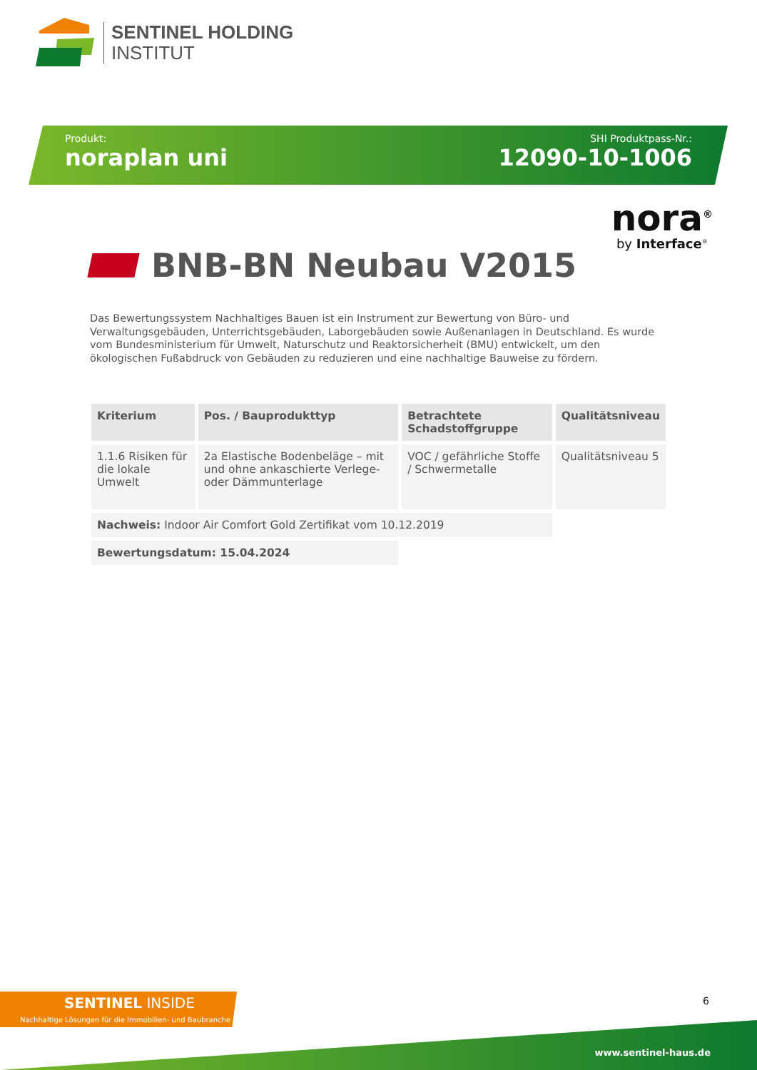SENTINEL HOLDING
INSTITUT
Produkt:
noraplan uni
SHI Produktpass-Nr.:
12090-10-1006
nora<sup>®</sup>
by Interface<sup>®</sup>
BNB-BN Neubau V2015
Das Bewertungssystem Nachhaltiges Bauen ist ein Instrument zur Bewertung von Büro- und Verwaltungsgebäuden, Unterrichtsgebäuden, Laborgebäuden sowie Außenanlagen in Deutschland. Es wurde vom Bundesministerium für Umwelt, Naturschutz und Reaktorsicherheit (BMU) entwickelt, um den ökologischen Fußabdruck von Gebäuden zu reduzieren und eine nachhaltige Bauweise zu fördern.
| Kriterium | Pos. / Bauprodukttyp | Betrachtete Schadstoffgruppe | Qualitätsniveau |
| --- | --- | --- | --- |
| 1.1.6 Risiken für die lokale Umwelt | 2a Elastische Bodenbeläge – mit und ohne ankaschierte Verlege- oder Dämmunterlage | VOC / gefährliche Stoffe / Schwermetalle | Qualitätsniveau 5 |
| Nachweis: Indoor Air Comfort Gold Zertifikat vom 10.12.2019 | | | |
| Bewertungsdatum: 15.04.2024 | | | |
SENTINEL INSIDE
Nachhaltige Lösungen für die Immobilien- und Baubranche
6
www.sentinel-haus.de